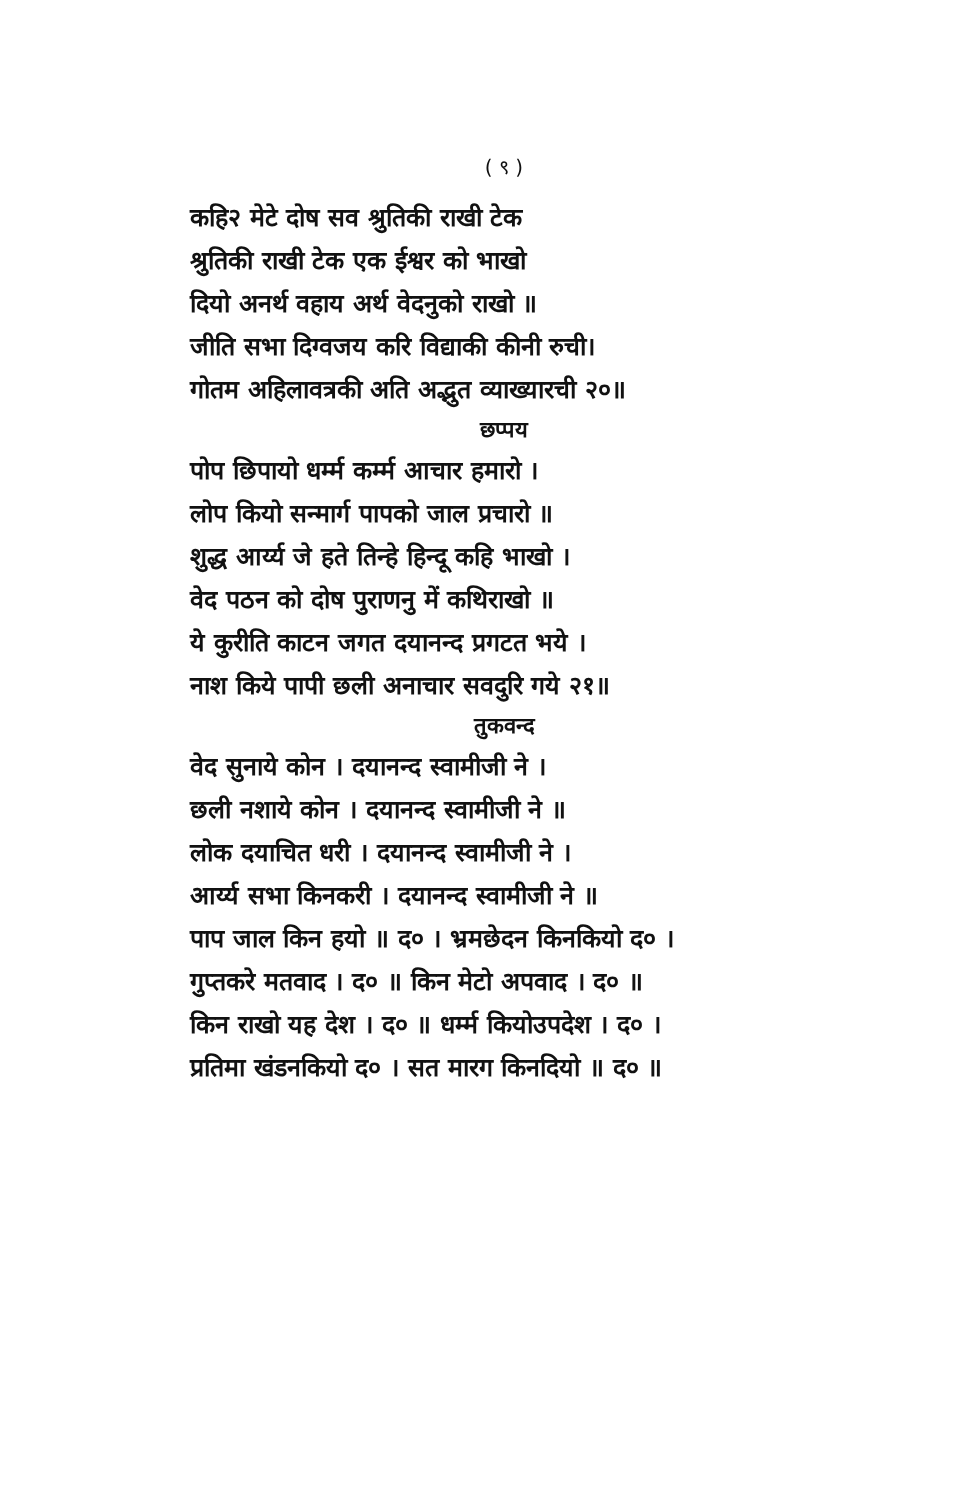( ९ )
कहि२ मेटे दोष सव श्रुतिकी राखी टेक
श्रुतिकी राखी टेक एक ईश्वर को भाखो
दियो अनर्थ वहाय अर्थ वेदनुको राखो ॥
जीति सभा दिग्वजय करि विद्याकी कीनी रुची।
गोतम अहिलावत्रकी अति अद्भुत व्याख्यारची २०॥
छप्पय
पोप छिपायो धर्म्म कर्म्म आचार हमारो ।
लोप कियो सन्मार्ग पापको जाल प्रचारो ॥
शुद्ध आर्य्य जे हते तिन्हे हिन्दू कहि भाखो ।
वेद पठन को दोष पुराणनु में कथिराखो ॥
ये कुरीति काटन जगत दयानन्द प्रगटत भये ।
नाश किये पापी छली अनाचार सवदुरि गये २१॥
तुकवन्द
वेद सुनाये कोन । दयानन्द स्वामीजी ने ।
छली नशाये कोन । दयानन्द स्वामीजी ने ॥
लोक दयाचित धरी । दयानन्द स्वामीजी ने ।
आर्य्य सभा किनकरी । दयानन्द स्वामीजी ने ॥
पाप जाल किन हयो ॥ द० । भ्रमछेदन किनकियो द० ।
गुप्तकरे मतवाद । द० ॥ किन मेटो अपवाद । द० ॥
किन राखो यह देश । द० ॥ धर्म्म कियोउपदेश । द० ।
प्रतिमा खंडनकियो द० । सत मारग किनदियो ॥ द० ॥